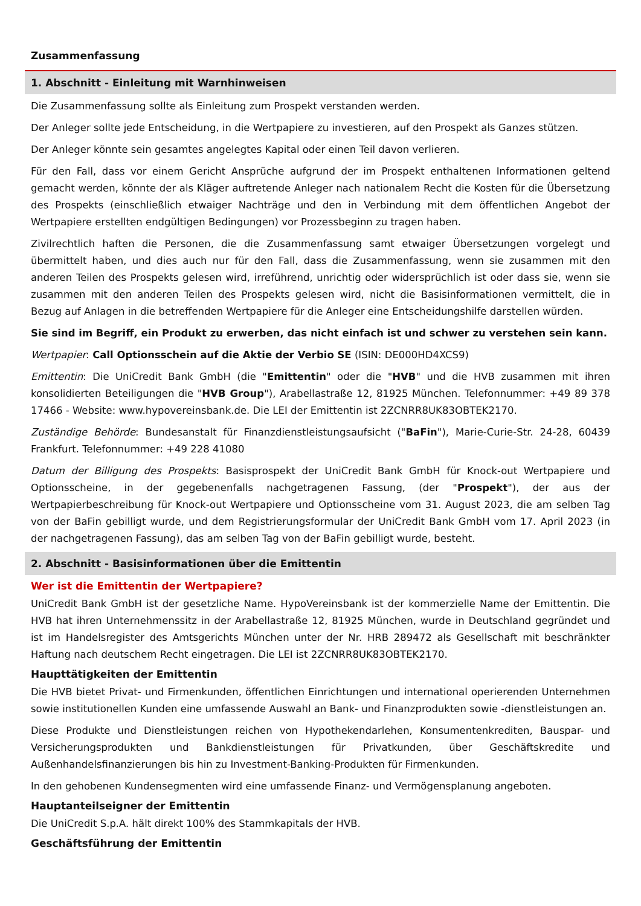Zusammenfassung
1. Abschnitt - Einleitung mit Warnhinweisen
Die Zusammenfassung sollte als Einleitung zum Prospekt verstanden werden.
Der Anleger sollte jede Entscheidung, in die Wertpapiere zu investieren, auf den Prospekt als Ganzes stützen.
Der Anleger könnte sein gesamtes angelegtes Kapital oder einen Teil davon verlieren.
Für den Fall, dass vor einem Gericht Ansprüche aufgrund der im Prospekt enthaltenen Informationen geltend gemacht werden, könnte der als Kläger auftretende Anleger nach nationalem Recht die Kosten für die Übersetzung des Prospekts (einschließlich etwaiger Nachträge und den in Verbindung mit dem öffentlichen Angebot der Wertpapiere erstellten endgültigen Bedingungen) vor Prozessbeginn zu tragen haben.
Zivilrechtlich haften die Personen, die die Zusammenfassung samt etwaiger Übersetzungen vorgelegt und übermittelt haben, und dies auch nur für den Fall, dass die Zusammenfassung, wenn sie zusammen mit den anderen Teilen des Prospekts gelesen wird, irreführend, unrichtig oder widersprüchlich ist oder dass sie, wenn sie zusammen mit den anderen Teilen des Prospekts gelesen wird, nicht die Basisinformationen vermittelt, die in Bezug auf Anlagen in die betreffenden Wertpapiere für die Anleger eine Entscheidungshilfe darstellen würden.
Sie sind im Begriff, ein Produkt zu erwerben, das nicht einfach ist und schwer zu verstehen sein kann.
Wertpapier: Call Optionsschein auf die Aktie der Verbio SE (ISIN: DE000HD4XCS9)
Emittentin: Die UniCredit Bank GmbH (die "Emittentin" oder die "HVB" und die HVB zusammen mit ihren konsolidierten Beteiligungen die "HVB Group"), Arabellastraße 12, 81925 München. Telefonnummer: +49 89 378 17466 - Website: www.hypovereinsbank.de. Die LEI der Emittentin ist 2ZCNRR8UK83OBTEK2170.
Zuständige Behörde: Bundesanstalt für Finanzdienstleistungsaufsicht ("BaFin"), Marie-Curie-Str. 24-28, 60439 Frankfurt. Telefonnummer: +49 228 41080
Datum der Billigung des Prospekts: Basisprospekt der UniCredit Bank GmbH für Knock-out Wertpapiere und Optionsscheine, in der gegebenenfalls nachgetragenen Fassung, (der "Prospekt"), der aus der Wertpapierbeschreibung für Knock-out Wertpapiere und Optionsscheine vom 31. August 2023, die am selben Tag von der BaFin gebilligt wurde, und dem Registrierungsformular der UniCredit Bank GmbH vom 17. April 2023 (in der nachgetragenen Fassung), das am selben Tag von der BaFin gebilligt wurde, besteht.
2. Abschnitt - Basisinformationen über die Emittentin
Wer ist die Emittentin der Wertpapiere?
UniCredit Bank GmbH ist der gesetzliche Name. HypoVereinsbank ist der kommerzielle Name der Emittentin. Die HVB hat ihren Unternehmenssitz in der Arabellastraße 12, 81925 München, wurde in Deutschland gegründet und ist im Handelsregister des Amtsgerichts München unter der Nr. HRB 289472 als Gesellschaft mit beschränkter Haftung nach deutschem Recht eingetragen. Die LEI ist 2ZCNRR8UK83OBTEK2170.
Haupttätigkeiten der Emittentin
Die HVB bietet Privat- und Firmenkunden, öffentlichen Einrichtungen und international operierenden Unternehmen sowie institutionellen Kunden eine umfassende Auswahl an Bank- und Finanzprodukten sowie -dienstleistungen an.
Diese Produkte und Dienstleistungen reichen von Hypothekendarlehen, Konsumentenkrediten, Bauspar- und Versicherungsprodukten und Bankdienstleistungen für Privatkunden, über Geschäftskredite und Außenhandelsfinanzierungen bis hin zu Investment-Banking-Produkten für Firmenkunden.
In den gehobenen Kundensegmenten wird eine umfassende Finanz- und Vermögensplanung angeboten.
Hauptanteilseigner der Emittentin
Die UniCredit S.p.A. hält direkt 100% des Stammkapitals der HVB.
Geschäftsführung der Emittentin